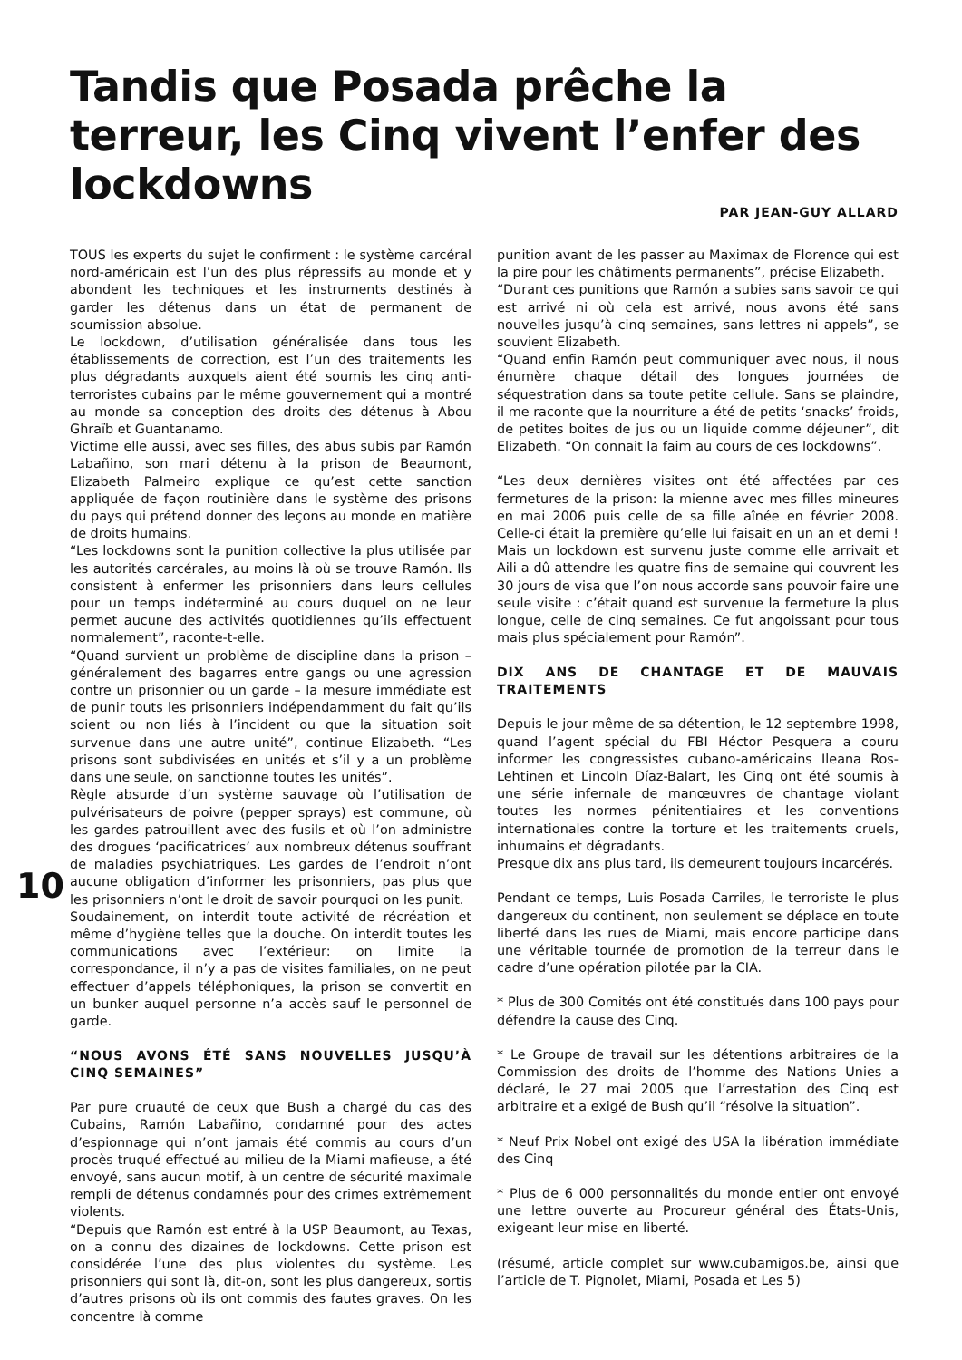Tandis que Posada prêche la terreur, les Cinq vivent l’enfer des lockdowns
PAR JEAN-GUY ALLARD
TOUS les experts du sujet le confirment : le système carcéral nord-américain est l’un des plus répressifs au monde et y abondent les techniques et les instruments destinés à garder les détenus dans un état de permanent de soumission absolue.
Le lockdown, d’utilisation généralisée dans tous les établissements de correction, est l’un des traitements les plus dégradants auxquels aient été soumis les cinq anti-terroristes cubains par le même gouvernement qui a montré au monde sa conception des droits des détenus à Abou Ghraïb et Guantanamo.
Victime elle aussi, avec ses filles, des abus subis par Ramón Labañino, son mari détenu à la prison de Beaumont, Elizabeth Palmeiro explique ce qu’est cette sanction appliquée de façon routinière dans le système des prisons du pays qui prétend donner des leçons au monde en matière de droits humains.
“Les lockdowns sont la punition collective la plus utilisée par les autorités carcérales, au moins là où se trouve Ramón. Ils consistent à enfermer les prisonniers dans leurs cellules pour un temps indéterminé au cours duquel on ne leur permet aucune des activités quotidiennes qu’ils effectuent normalement”, raconte-t-elle.
“Quand survient un problème de discipline dans la prison – généralement des bagarres entre gangs ou une agression contre un prisonnier ou un garde – la mesure immédiate est de punir touts les prisonniers indépendamment du fait qu’ils soient ou non liés à l’incident ou que la situation soit survenue dans une autre unité”, continue Elizabeth. “Les prisons sont subdivisées en unités et s’il y a un problème dans une seule, on sanctionne toutes les unités”.
Règle absurde d’un système sauvage où l’utilisation de pulvérisateurs de poivre (pepper sprays) est commune, où les gardes patrouillent avec des fusils et où l’on administre des drogues ‘pacificatrices’ aux nombreux détenus souffrant de maladies psychiatriques. Les gardes de l’endroit n’ont aucune obligation d’informer les prisonniers, pas plus que les prisonniers n’ont le droit de savoir pourquoi on les punit.
Soudainement, on interdit toute activité de récréation et même d’hygiène telles que la douche. On interdit toutes les communications avec l’extérieur: on limite la correspondance, il n’y a pas de visites familiales, on ne peut effectuer d’appels téléphoniques, la prison se convertit en un bunker auquel personne n’a accès sauf le personnel de garde.
“NOUS AVONS ÉTÉ SANS NOUVELLES JUSQU’À CINQ SEMAINES”
Par pure cruauté de ceux que Bush a chargé du cas des Cubains, Ramón Labañino, condamné pour des actes d’espionnage qui n’ont jamais été commis au cours d’un procès truqué effectué au milieu de la Miami mafieuse, a été envoyé, sans aucun motif, à un centre de sécurité maximale rempli de détenus condamnés pour des crimes extrêmement violents.
“Depuis que Ramón est entré à la USP Beaumont, au Texas, on a connu des dizaines de lockdowns. Cette prison est considérée l’une des plus violentes du système. Les prisonniers qui sont là, dit-on, sont les plus dangereux, sortis d’autres prisons où ils ont commis des fautes graves. On les concentre là comme
punition avant de les passer au Maximax de Florence qui est la pire pour les châtiments permanents”, précise Elizabeth.
“Durant ces punitions que Ramón a subies sans savoir ce qui est arrivé ni où cela est arrivé, nous avons été sans nouvelles jusqu’à cinq semaines, sans lettres ni appels”, se souvient Elizabeth.
“Quand enfin Ramón peut communiquer avec nous, il nous énumère chaque détail des longues journées de séquestration dans sa toute petite cellule. Sans se plaindre, il me raconte que la nourriture a été de petits ‘snacks’ froids, de petites boites de jus ou un liquide comme déjeuner”, dit Elizabeth. “On connait la faim au cours de ces lockdowns”.
“Les deux dernières visites ont été affectées par ces fermetures de la prison: la mienne avec mes filles mineures en mai 2006 puis celle de sa fille aînée en février 2008. Celle-ci était la première qu’elle lui faisait en un an et demi ! Mais un lockdown est survenu juste comme elle arrivait et Aili a dû attendre les quatre fins de semaine qui couvrent les 30 jours de visa que l’on nous accorde sans pouvoir faire une seule visite : c’était quand est survenue la fermeture la plus longue, celle de cinq semaines. Ce fut angoissant pour tous mais plus spécialement pour Ramón”.
DIX ANS DE CHANTAGE ET DE MAUVAIS TRAITEMENTS
Depuis le jour même de sa détention, le 12 septembre 1998, quand l’agent spécial du FBI Héctor Pesquera a couru informer les congressistes cubano-américains Ileana Ros-Lehtinen et Lincoln Díaz-Balart, les Cinq ont été soumis à une série infernale de manœuvres de chantage violant toutes les normes pénitentiaires et les conventions internationales contre la torture et les traitements cruels, inhumains et dégradants.
Presque dix ans plus tard, ils demeurent toujours incarcérés.
Pendant ce temps, Luis Posada Carriles, le terroriste le plus dangereux du continent, non seulement se déplace en toute liberté dans les rues de Miami, mais encore participe dans une véritable tournée de promotion de la terreur dans le cadre d’une opération pilotée par la CIA.
* Plus de 300 Comités ont été constitués dans 100 pays pour défendre la cause des Cinq.
* Le Groupe de travail sur les détentions arbitraires de la Commission des droits de l’homme des Nations Unies a déclaré, le 27 mai 2005 que l’arrestation des Cinq est arbitraire et a exigé de Bush qu’il “résolve la situation”.
* Neuf Prix Nobel ont exigé des USA la libération immédiate des Cinq
* Plus de 6 000 personnalités du monde entier ont envoyé une lettre ouverte au Procureur général des États-Unis, exigeant leur mise en liberté.
(résumé, article complet sur www.cubamigos.be, ainsi que l’article de T. Pignolet, Miami, Posada et Les 5)
10